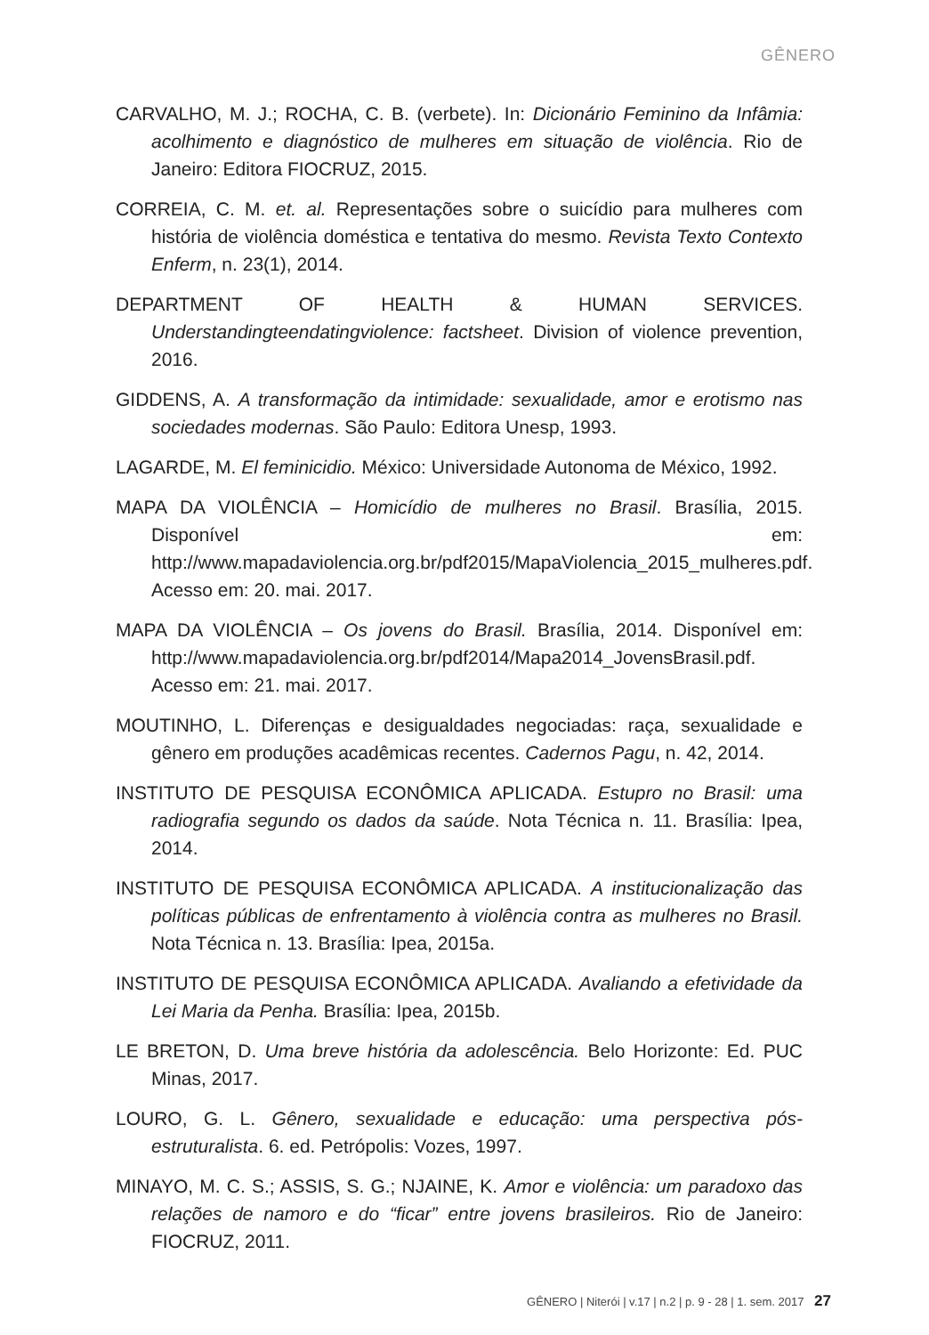GÊNERO
CARVALHO, M. J.; ROCHA, C. B. (verbete). In: Dicionário Feminino da Infâmia: acolhimento e diagnóstico de mulheres em situação de violência. Rio de Janeiro: Editora FIOCRUZ, 2015.
CORREIA, C. M. et. al. Representações sobre o suicídio para mulheres com história de violência doméstica e tentativa do mesmo. Revista Texto Contexto Enferm, n. 23(1), 2014.
DEPARTMENT OF HEALTH & HUMAN SERVICES. Understandingteendatingviolence: factsheet. Division of violence prevention, 2016.
GIDDENS, A. A transformação da intimidade: sexualidade, amor e erotismo nas sociedades modernas. São Paulo: Editora Unesp, 1993.
LAGARDE, M. El feminicidio. México: Universidade Autonoma de México, 1992.
MAPA DA VIOLÊNCIA – Homicídio de mulheres no Brasil. Brasília, 2015. Disponível em: http://www.mapadaviolencia.org.br/pdf2015/MapaViolencia_2015_mulheres.pdf. Acesso em: 20. mai. 2017.
MAPA DA VIOLÊNCIA – Os jovens do Brasil. Brasília, 2014. Disponível em: http://www.mapadaviolencia.org.br/pdf2014/Mapa2014_JovensBrasil.pdf. Acesso em: 21. mai. 2017.
MOUTINHO, L. Diferenças e desigualdades negociadas: raça, sexualidade e gênero em produções acadêmicas recentes. Cadernos Pagu, n. 42, 2014.
INSTITUTO DE PESQUISA ECONÔMICA APLICADA. Estupro no Brasil: uma radiografia segundo os dados da saúde. Nota Técnica n. 11. Brasília: Ipea, 2014.
INSTITUTO DE PESQUISA ECONÔMICA APLICADA. A institucionalização das políticas públicas de enfrentamento à violência contra as mulheres no Brasil. Nota Técnica n. 13. Brasília: Ipea, 2015a.
INSTITUTO DE PESQUISA ECONÔMICA APLICADA. Avaliando a efetividade da Lei Maria da Penha. Brasília: Ipea, 2015b.
LE BRETON, D. Uma breve história da adolescência. Belo Horizonte: Ed. PUC Minas, 2017.
LOURO, G. L. Gênero, sexualidade e educação: uma perspectiva pós-estruturalista. 6. ed. Petrópolis: Vozes, 1997.
MINAYO, M. C. S.; ASSIS, S. G.; NJAINE, K. Amor e violência: um paradoxo das relações de namoro e do “ficar” entre jovens brasileiros. Rio de Janeiro: FIOCRUZ, 2011.
GÊNERO | Niterói | v.17 | n.2 | p. 9 - 28 | 1. sem. 2017 27